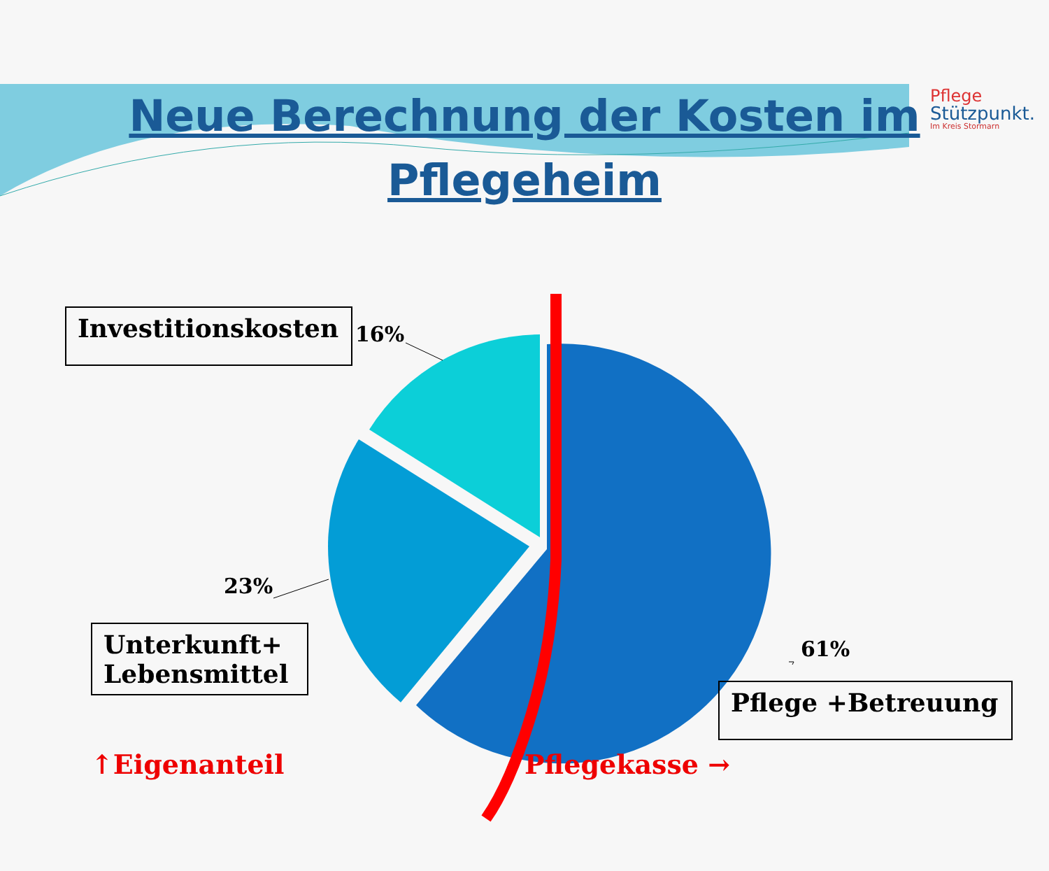Pflege
Stützpunkt.
Im Kreis Stormarn
Neue Berechnung der Kosten im Pflegeheim
Investitionskosten
16%
23%
Unterkunft+
Lebensmittel
61%
Pflege +Betreuung
↑Eigenanteil Pflegekasse →